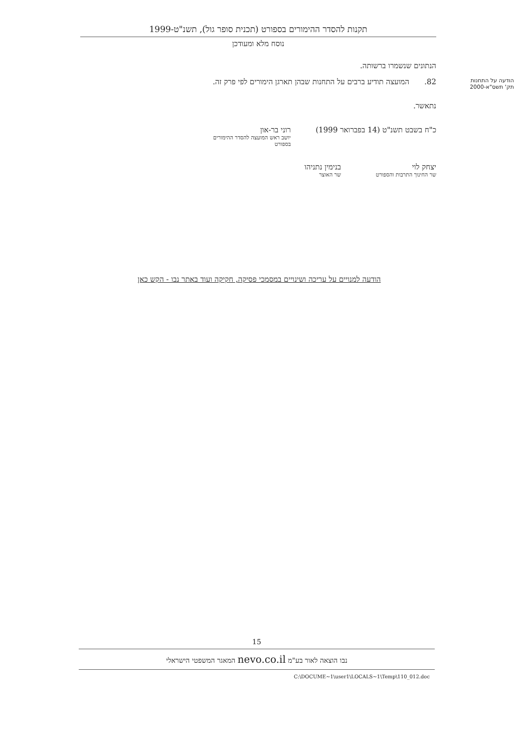תקנות להסדר ההימורים בספורט (תכנית סופר גול), תשנ"ט-1999
נוסח מלא ומעודכן
הנתונים שנשמרו ברשותה.
הודעה על התחנות
תק' תשס"א-2000 82. המועצה תודיע ברבים על התחנות שבהן תארגן הימורים לפי פרק זה.
נתאשר.
כ"ח בשבט תשנ"ט (14 בפברואר 1999) רוני בר-און
יושב ראש המועצה להסדר ההימורים בספורט
יצחק לוי
שר החינוך התרבות והספורט
בנימין נתניהו
שר האוצר
הודעה למנויים על עריכה ושינויים במסמכי פסיקה, חקיקה ועוד באתר נבו - הקש כאן
15
נבו הוצאה לאור בע"מ nevo.co.il המאגר המשפטי הישראלי
C:\DOCUME~1\user1\LOCALS~1\Temp\110_012.doc